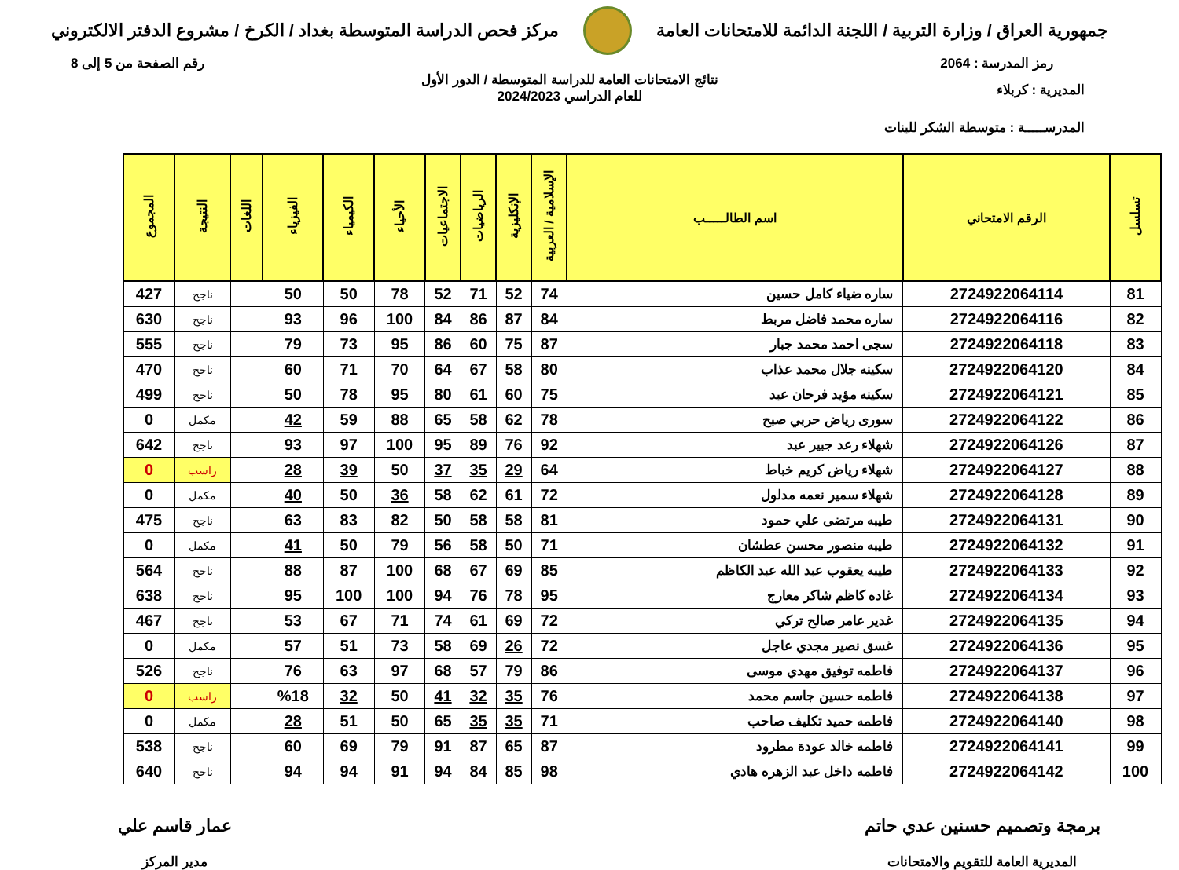جمهورية العراق / وزارة التربية / اللجنة الدائمة للامتحانات العامة
مركز فحص الدراسة المتوسطة بغداد / الكرخ / مشروع الدفتر الالكتروني
رمز المدرسة : 2064 رقم الصفحة من 5 إلى 8
المديرية : كربلاء
المدرســـــة : متوسطة الشكر للبنات
نتائج الامتحانات العامة للدراسة المتوسطة / الدور الأول
للعام الدراسي 2024/2023
| تسلسل | الرقم الامتحاني | اسم الطالـــــب | الإسلامية / العربية | الإنكليزية | الرياضيات | الاجتماعيات | الأحياء | الكيمياء | الفيزياء | اللغات | النتيجة | المجموع |
| --- | --- | --- | --- | --- | --- | --- | --- | --- | --- | --- | --- | --- |
| 81 | 2724922064114 | ساره ضياء كامل حسين | 74 | 52 | 71 | 52 | 78 | 50 | 50 | | ناجح | 427 |
| 82 | 2724922064116 | ساره محمد فاضل مربط | 84 | 87 | 86 | 84 | 100 | 96 | 93 | | ناجح | 630 |
| 83 | 2724922064118 | سجى احمد محمد جبار | 87 | 75 | 60 | 86 | 95 | 73 | 79 | | ناجح | 555 |
| 84 | 2724922064120 | سكينه جلال محمد عذاب | 80 | 58 | 67 | 64 | 70 | 71 | 60 | | ناجح | 470 |
| 85 | 2724922064121 | سكينه مؤيد فرحان عبد | 75 | 60 | 61 | 80 | 95 | 78 | 50 | | ناجح | 499 |
| 86 | 2724922064122 | سورى رياض حربي صبح | 78 | 62 | 58 | 65 | 88 | 59 | 42 | | مكمل | 0 |
| 87 | 2724922064126 | شهلاء رعد جبير عبد | 92 | 76 | 89 | 95 | 100 | 97 | 93 | | ناجح | 642 |
| 88 | 2724922064127 | شهلاء رياض كريم خباط | 64 | 29 | 35 | 37 | 50 | 39 | 28 | | راسب | 0 |
| 89 | 2724922064128 | شهلاء سمير نعمه مدلول | 72 | 61 | 62 | 58 | 36 | 50 | 40 | | مكمل | 0 |
| 90 | 2724922064131 | طيبه مرتضى علي حمود | 81 | 58 | 58 | 50 | 82 | 83 | 63 | | ناجح | 475 |
| 91 | 2724922064132 | طيبه منصور محسن عطشان | 71 | 50 | 58 | 56 | 79 | 50 | 41 | | مكمل | 0 |
| 92 | 2724922064133 | طيبه يعقوب عبد الله عبد الكاظم | 85 | 69 | 67 | 68 | 100 | 87 | 88 | | ناجح | 564 |
| 93 | 2724922064134 | غاده كاظم شاكر معارج | 95 | 78 | 76 | 94 | 100 | 100 | 95 | | ناجح | 638 |
| 94 | 2724922064135 | غدير عامر صالح تركي | 72 | 69 | 61 | 74 | 71 | 67 | 53 | | ناجح | 467 |
| 95 | 2724922064136 | غسق نصير مجدي عاجل | 72 | 26 | 69 | 58 | 73 | 51 | 57 | | مكمل | 0 |
| 96 | 2724922064137 | فاطمه توفيق مهدي موسى | 86 | 79 | 57 | 68 | 97 | 63 | 76 | | ناجح | 526 |
| 97 | 2724922064138 | فاطمه حسين جاسم محمد | 76 | 35 | 32 | 41 | 50 | 32 | %18 | | راسب | 0 |
| 98 | 2724922064140 | فاطمه حميد تكليف صاحب | 71 | 35 | 35 | 65 | 50 | 51 | 28 | | مكمل | 0 |
| 99 | 2724922064141 | فاطمه خالد عودة مطرود | 87 | 65 | 87 | 91 | 79 | 69 | 60 | | ناجح | 538 |
| 100 | 2724922064142 | فاطمه داخل عبد الزهره هادي | 98 | 85 | 84 | 94 | 91 | 94 | 94 | | ناجح | 640 |
برمجة وتصميم حسنين عدي حاتم
المديرية العامة للتقويم والامتحانات
عمار قاسم علي
مدير المركز